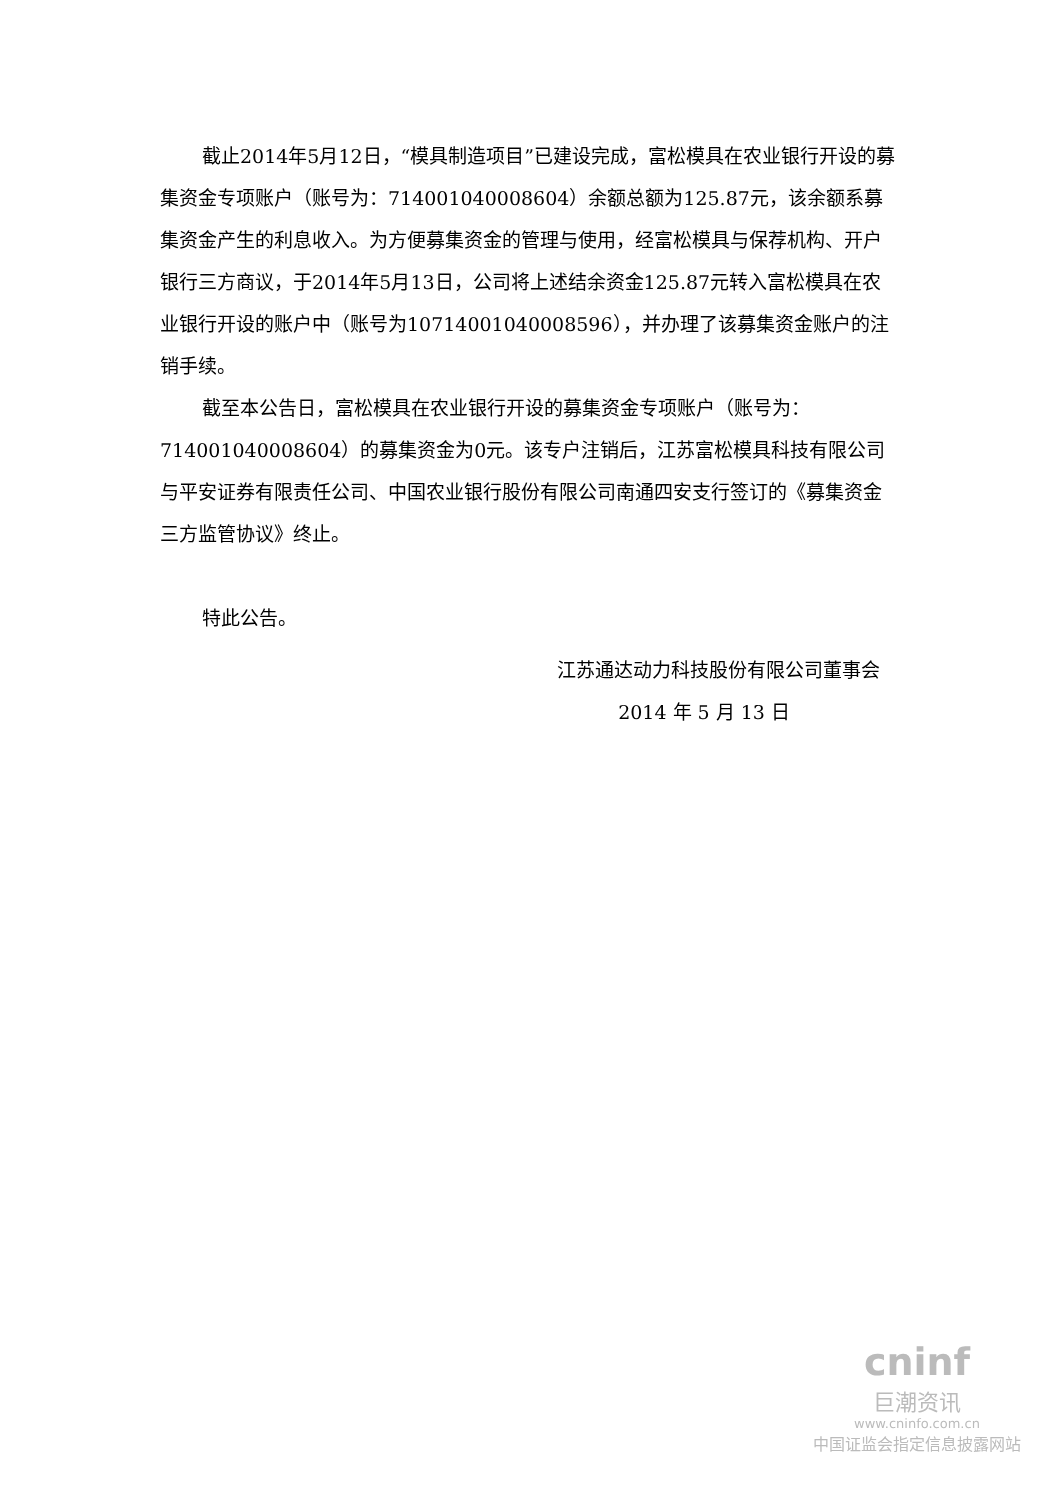截止2014年5月12日，“模具制造项目”已建设完成，富松模具在农业银行开设的募集资金专项账户（账号为：714001040008604）余额总额为125.87元，该余额系募集资金产生的利息收入。为方便募集资金的管理与使用，经富松模具与保荐机构、开户银行三方商议，于2014年5月13日，公司将上述结余资金125.87元转入富松模具在农业银行开设的账户中（账号为10714001040008596），并办理了该募集资金账户的注销手续。
截至本公告日，富松模具在农业银行开设的募集资金专项账户（账号为：714001040008604）的募集资金为0元。该专户注销后，江苏富松模具科技有限公司与平安证券有限责任公司、中国农业银行股份有限公司南通四安支行签订的《募集资金三方监管协议》终止。
特此公告。
江苏通达动力科技股份有限公司董事会
2014 年 5 月 13 日
cninf
巨潮资讯
www.cninfo.com.cn
中国证监会指定信息披露网站